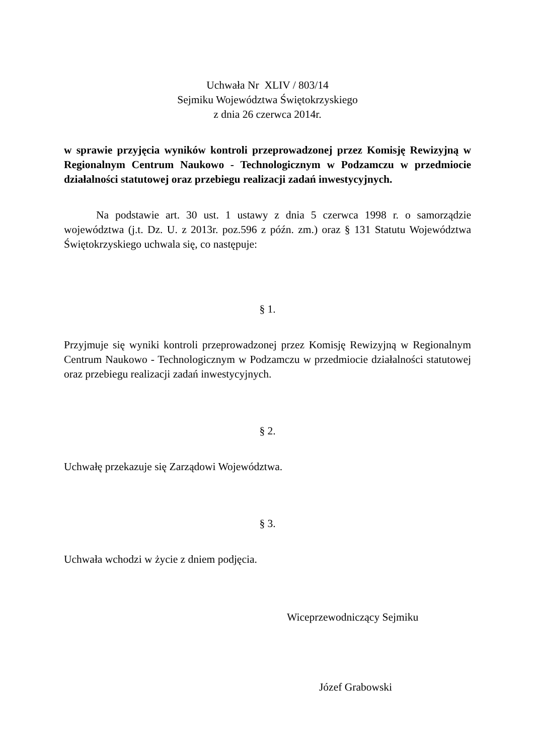Uchwała Nr XLIV / 803/14
Sejmiku Województwa Świętokrzyskiego
z dnia 26 czerwca 2014r.
w sprawie przyjęcia wyników kontroli przeprowadzonej przez Komisję Rewizyjną w Regionalnym Centrum Naukowo - Technologicznym w Podzamczu w przedmiocie działalności statutowej oraz przebiegu realizacji zadań inwestycyjnych.
Na podstawie art. 30 ust. 1 ustawy z dnia 5 czerwca 1998 r. o samorządzie województwa (j.t. Dz. U. z 2013r. poz.596 z późn. zm.) oraz § 131 Statutu Województwa Świętokrzyskiego uchwala się, co następuje:
§ 1.
Przyjmuje się wyniki kontroli przeprowadzonej przez Komisję Rewizyjną w Regionalnym Centrum Naukowo - Technologicznym w Podzamczu w przedmiocie działalności statutowej oraz przebiegu realizacji zadań inwestycyjnych.
§ 2.
Uchwałę przekazuje się Zarządowi Województwa.
§ 3.
Uchwała wchodzi w życie z dniem podjęcia.
Wiceprzewodniczący Sejmiku
Józef Grabowski